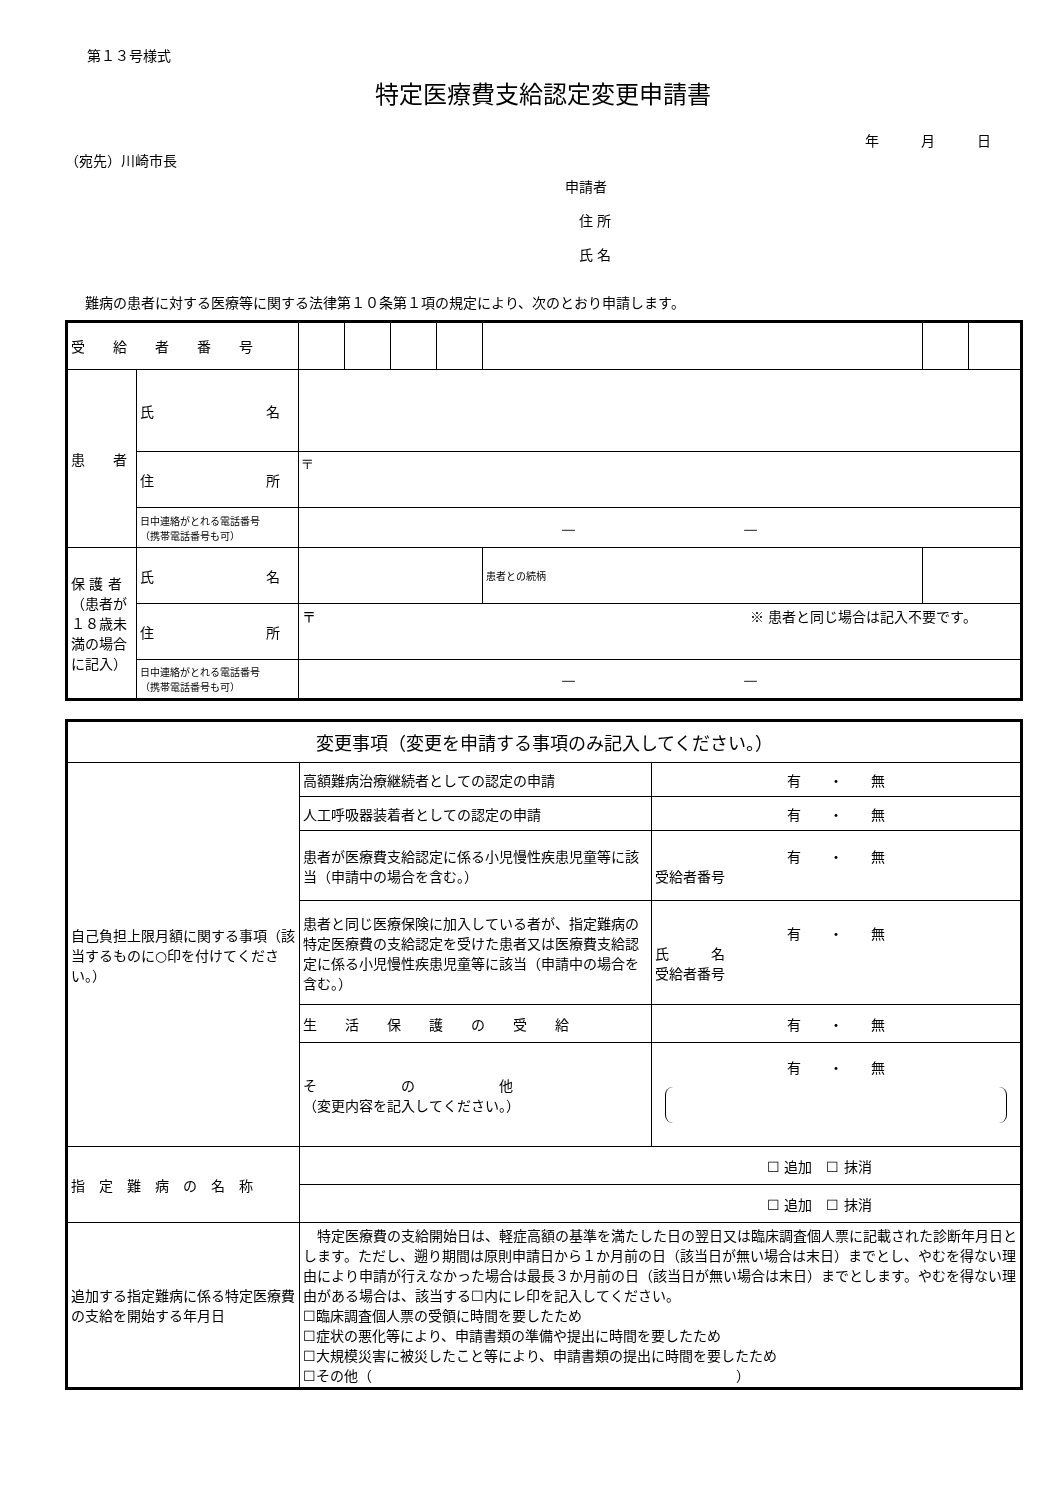第１３号様式
特定医療費支給認定変更申請書
年　　　月　　　日
（宛先）川崎市長
申請者
　住 所
　氏 名
難病の患者に対する医療等に関する法律第１０条第１項の規定により、次のとおり申請します。
| 受 給 者 番 号 | | | | | | | | |
| 患 者 | 氏 名 | | | | | | | |
| | 住 所 | 〒 | | | | | | |
| | 日中連絡がとれる電話番号 （携帯電話番号も可） | — — | | | | | | |
| 保 護 者（患者が１８歳未満の場合に記入） | 氏 名 | | | | | 患者との続柄 | | |
| | 住 所 | 〒 ※ 患者と同じ場合は記入不要です。 | | | | | | |
| | 日中連絡がとれる電話番号 （携帯電話番号も可） | — — | | | | | | |
| 変更事項（変更を申請する事項のみ記入してください。） | | |
| 自己負担上限月額に関する事項（該当するものに○印を付けてください。） | 高額難病治療継続者としての認定の申請 | 有 ・ 無 |
| | 人工呼吸器装着者としての認定の申請 | 有 ・ 無 |
| | 患者が医療費支給認定に係る小児慢性疾患児童等に該当（申請中の場合を含む。） | 有 ・ 無 受給者番号 |
| | 患者と同じ医療保険に加入している者が、指定難病の特定医療費の支給認定を受けた患者又は医療費支給認定に係る小児慢性疾患児童等に該当（申請中の場合を含む。） | 有 ・ 無 氏 名 受給者番号 |
| | 生 活 保 護 の 受 給 | 有 ・ 無 |
| | そ の 他 （変更内容を記入してください。） | 有 ・ 無 |
| 指 定 難 病 の 名 称 | ☐ 追加 ☐ 抹消 | |
| | ☐ 追加 ☐ 抹消 | |
| 追加する指定難病に係る特定医療費の支給を開始する年月日 | 特定医療費の支給開始日は、軽症高額の基準を満たした日の翌日又は臨床調査個人票に記載された診断年月日とします。ただし、遡り期間は原則申請日から１か月前の日（該当日が無い場合は末日）までとし、やむを得ない理由により申請が行えなかった場合は最長３か月前の日（該当日が無い場合は末日）までとします。やむを得ない理由がある場合は、該当する☐内にレ印を記入してください。 ☐臨床調査個人票の受領に時間を要したため ☐症状の悪化等により、申請書類の準備や提出に時間を要したため ☐大規模災害に被災したこと等により、申請書類の提出に時間を要したため ☐その他（ ） | |